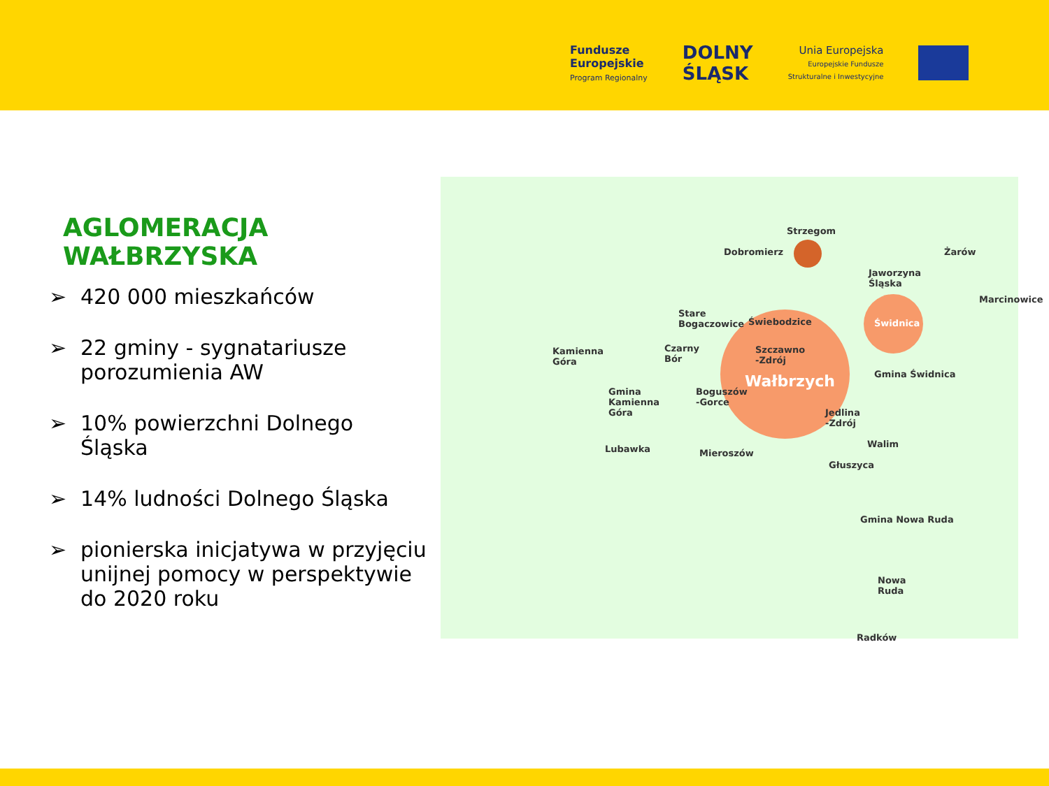Fundusze
Europejskie
Program Regionalny
DOLNY
ŚLĄSK
Unia Europejska
Europejskie Fundusze
Strukturalne i Inwestycyjne
AGLOMERACJA WAŁBRZYSKA
➢ 420 000 mieszkańców
➢ 22 gminy - sygnatariusze porozumienia AW
➢ 10% powierzchni Dolnego Śląska
➢ 14% ludności Dolnego Śląska
➢ pionierska inicjatywa w przyjęciu unijnej pomocy w perspektywie do 2020 roku
Strzegom
Dobromierz
Jaworzyna
Śląska
Żarów
Marcinowice
Stare
Bogaczowice
Świebodzice Świdnica
Kamienna
Góra
Czarny
Bór
Szczawno
-Zdrój
Wałbrzych Gmina Świdnica
Gmina
Kamienna
Góra
Boguszów
-Gorce
Jedlina
-Zdrój
Walim
Lubawka Mieroszów
Głuszyca
Gmina Nowa Ruda
Nowa
Ruda
Radków